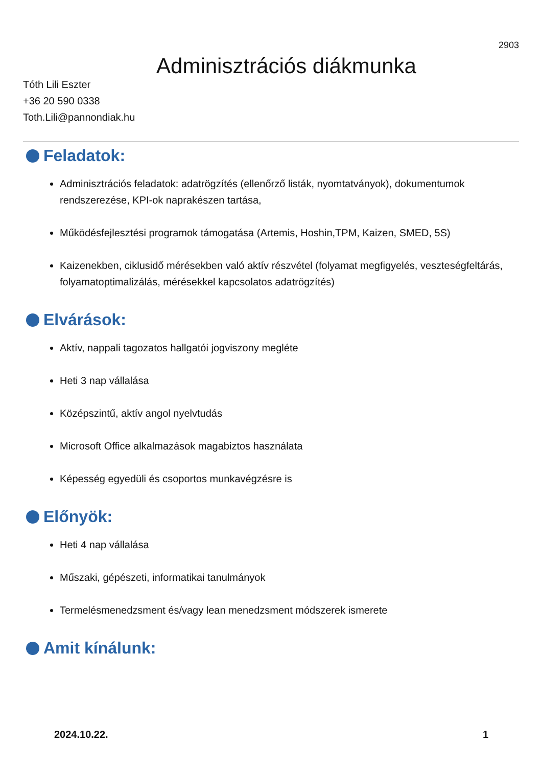2903
Adminisztrációs diákmunka
Tóth Lili Eszter
+36 20 590 0338
Toth.Lili@pannondiak.hu
Feladatok:
Adminisztrációs feladatok: adatrögzítés (ellenőrző listák, nyomtatványok), dokumentumok rendszerezése, KPI-ok naprakészen tartása,
Működésfejlesztési programok támogatása (Artemis, Hoshin,TPM, Kaizen, SMED, 5S)
Kaizenekben, ciklusidő mérésekben való aktív részvétel (folyamat megfigyelés, veszteségfeltárás, folyamatoptimalizálás, mérésekkel kapcsolatos adatrögzítés)
Elvárások:
Aktív, nappali tagozatos hallgatói jogviszony megléte
Heti 3 nap vállalása
Középszintű, aktív angol nyelvtudás
Microsoft Office alkalmazások magabiztos használata
Képesség egyedüli és csoportos munkavégzésre is
Előnyök:
Heti 4 nap vállalása
Műszaki, gépészeti, informatikai tanulmányok
Termelésmenedzsment és/vagy lean menedzsment módszerek ismerete
Amit kínálunk:
2024.10.22. 1